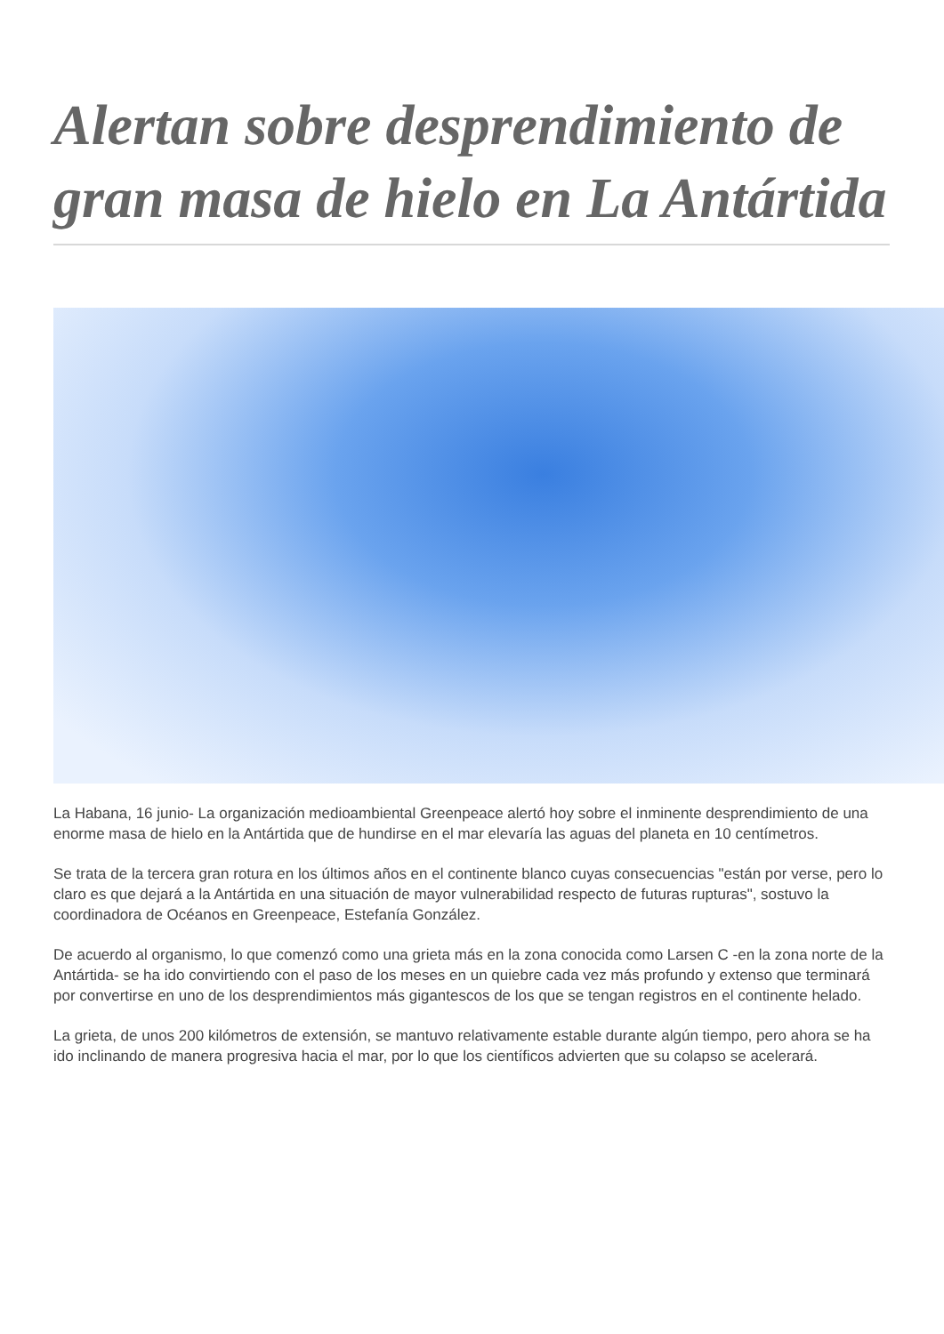Alertan sobre desprendimiento de gran masa de hielo en La Antártida
La Habana, 16 junio- La organización medioambiental Greenpeace alertó hoy sobre el inminente desprendimiento de una enorme masa de hielo en la Antártida que de hundirse en el mar elevaría las aguas del planeta en 10 centímetros.
Se trata de la tercera gran rotura en los últimos años en el continente blanco cuyas consecuencias "están por verse, pero lo claro es que dejará a la Antártida en una situación de mayor vulnerabilidad respecto de futuras rupturas", sostuvo la coordinadora de Océanos en Greenpeace, Estefanía González.
De acuerdo al organismo, lo que comenzó como una grieta más en la zona conocida como Larsen C -en la zona norte de la Antártida- se ha ido convirtiendo con el paso de los meses en un quiebre cada vez más profundo y extenso que terminará por convertirse en uno de los desprendimientos más gigantescos de los que se tengan registros en el continente helado.
La grieta, de unos 200 kilómetros de extensión, se mantuvo relativamente estable durante algún tiempo, pero ahora se ha ido inclinando de manera progresiva hacia el mar, por lo que los científicos advierten que su colapso se acelerará.